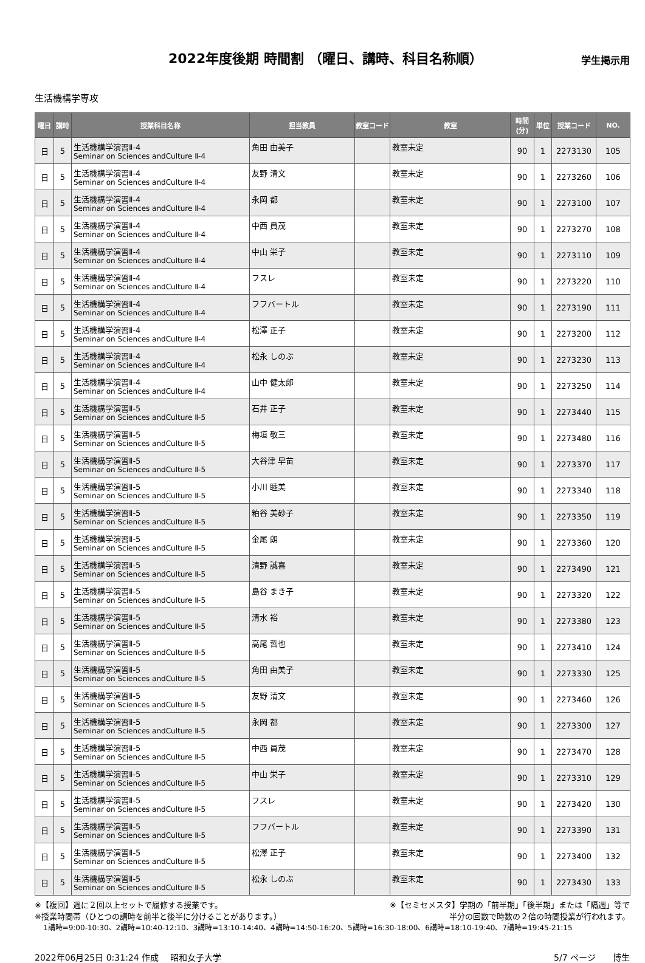2022年度後期 時間割 （曜日、講時、科目名称順）
学生掲示用
生活機構学専攻
| 曜日 | 講時 | 授業科目名称 | 担当教員 | 教室コード | 教室 | 時間(分) | 単位 | 授業コード | NO. |
| --- | --- | --- | --- | --- | --- | --- | --- | --- | --- |
| 日 | 5 | 生活機構学演習Ⅱ-4 Seminar on Sciences andCulture Ⅱ-4 | 角田 由美子 | | 教室未定 | 90 | 1 | 2273130 | 105 |
| 日 | 5 | 生活機構学演習Ⅱ-4 Seminar on Sciences andCulture Ⅱ-4 | 友野 清文 | | 教室未定 | 90 | 1 | 2273260 | 106 |
| 日 | 5 | 生活機構学演習Ⅱ-4 Seminar on Sciences andCulture Ⅱ-4 | 永岡 都 | | 教室未定 | 90 | 1 | 2273100 | 107 |
| 日 | 5 | 生活機構学演習Ⅱ-4 Seminar on Sciences andCulture Ⅱ-4 | 中西 員茂 | | 教室未定 | 90 | 1 | 2273270 | 108 |
| 日 | 5 | 生活機構学演習Ⅱ-4 Seminar on Sciences andCulture Ⅱ-4 | 中山 栄子 | | 教室未定 | 90 | 1 | 2273110 | 109 |
| 日 | 5 | 生活機構学演習Ⅱ-4 Seminar on Sciences andCulture Ⅱ-4 | フスレ | | 教室未定 | 90 | 1 | 2273220 | 110 |
| 日 | 5 | 生活機構学演習Ⅱ-4 Seminar on Sciences andCulture Ⅱ-4 | フフバートル | | 教室未定 | 90 | 1 | 2273190 | 111 |
| 日 | 5 | 生活機構学演習Ⅱ-4 Seminar on Sciences andCulture Ⅱ-4 | 松澤 正子 | | 教室未定 | 90 | 1 | 2273200 | 112 |
| 日 | 5 | 生活機構学演習Ⅱ-4 Seminar on Sciences andCulture Ⅱ-4 | 松永 しのぶ | | 教室未定 | 90 | 1 | 2273230 | 113 |
| 日 | 5 | 生活機構学演習Ⅱ-4 Seminar on Sciences andCulture Ⅱ-4 | 山中 健太郎 | | 教室未定 | 90 | 1 | 2273250 | 114 |
| 日 | 5 | 生活機構学演習Ⅱ-5 Seminar on Sciences andCulture Ⅱ-5 | 石井 正子 | | 教室未定 | 90 | 1 | 2273440 | 115 |
| 日 | 5 | 生活機構学演習Ⅱ-5 Seminar on Sciences andCulture Ⅱ-5 | 梅垣 敬三 | | 教室未定 | 90 | 1 | 2273480 | 116 |
| 日 | 5 | 生活機構学演習Ⅱ-5 Seminar on Sciences andCulture Ⅱ-5 | 大谷津 早苗 | | 教室未定 | 90 | 1 | 2273370 | 117 |
| 日 | 5 | 生活機構学演習Ⅱ-5 Seminar on Sciences andCulture Ⅱ-5 | 小川 睦美 | | 教室未定 | 90 | 1 | 2273340 | 118 |
| 日 | 5 | 生活機構学演習Ⅱ-5 Seminar on Sciences andCulture Ⅱ-5 | 粕谷 美砂子 | | 教室未定 | 90 | 1 | 2273350 | 119 |
| 日 | 5 | 生活機構学演習Ⅱ-5 Seminar on Sciences andCulture Ⅱ-5 | 金尾 朗 | | 教室未定 | 90 | 1 | 2273360 | 120 |
| 日 | 5 | 生活機構学演習Ⅱ-5 Seminar on Sciences andCulture Ⅱ-5 | 清野 誠喜 | | 教室未定 | 90 | 1 | 2273490 | 121 |
| 日 | 5 | 生活機構学演習Ⅱ-5 Seminar on Sciences andCulture Ⅱ-5 | 島谷 まき子 | | 教室未定 | 90 | 1 | 2273320 | 122 |
| 日 | 5 | 生活機構学演習Ⅱ-5 Seminar on Sciences andCulture Ⅱ-5 | 清水 裕 | | 教室未定 | 90 | 1 | 2273380 | 123 |
| 日 | 5 | 生活機構学演習Ⅱ-5 Seminar on Sciences andCulture Ⅱ-5 | 高尾 哲也 | | 教室未定 | 90 | 1 | 2273410 | 124 |
| 日 | 5 | 生活機構学演習Ⅱ-5 Seminar on Sciences andCulture Ⅱ-5 | 角田 由美子 | | 教室未定 | 90 | 1 | 2273330 | 125 |
| 日 | 5 | 生活機構学演習Ⅱ-5 Seminar on Sciences andCulture Ⅱ-5 | 友野 清文 | | 教室未定 | 90 | 1 | 2273460 | 126 |
| 日 | 5 | 生活機構学演習Ⅱ-5 Seminar on Sciences andCulture Ⅱ-5 | 永岡 都 | | 教室未定 | 90 | 1 | 2273300 | 127 |
| 日 | 5 | 生活機構学演習Ⅱ-5 Seminar on Sciences andCulture Ⅱ-5 | 中西 員茂 | | 教室未定 | 90 | 1 | 2273470 | 128 |
| 日 | 5 | 生活機構学演習Ⅱ-5 Seminar on Sciences andCulture Ⅱ-5 | 中山 栄子 | | 教室未定 | 90 | 1 | 2273310 | 129 |
| 日 | 5 | 生活機構学演習Ⅱ-5 Seminar on Sciences andCulture Ⅱ-5 | フスレ | | 教室未定 | 90 | 1 | 2273420 | 130 |
| 日 | 5 | 生活機構学演習Ⅱ-5 Seminar on Sciences andCulture Ⅱ-5 | フフバートル | | 教室未定 | 90 | 1 | 2273390 | 131 |
| 日 | 5 | 生活機構学演習Ⅱ-5 Seminar on Sciences andCulture Ⅱ-5 | 松澤 正子 | | 教室未定 | 90 | 1 | 2273400 | 132 |
| 日 | 5 | 生活機構学演習Ⅱ-5 Seminar on Sciences andCulture Ⅱ-5 | 松永 しのぶ | | 教室未定 | 90 | 1 | 2273430 | 133 |
※【複回】週に２回以上セットで履修する授業です。 ※【セミセメスタ】学期の「前半期」「後半期」または「隔週」等で
※授業時間帯（ひとつの講時を前半と後半に分けることがあります。） 半分の回数で時数の２倍の時間授業が行われます。
1講時=9:00-10:30、2講時=10:40-12:10、3講時=13:10-14:40、4講時=14:50-16:20、5講時=16:30-18:00、6講時=18:10-19:40、7講時=19:45-21:15
2022年06月25日 0:31:24 作成　 昭和女子大学 5/7 ページ　　博生